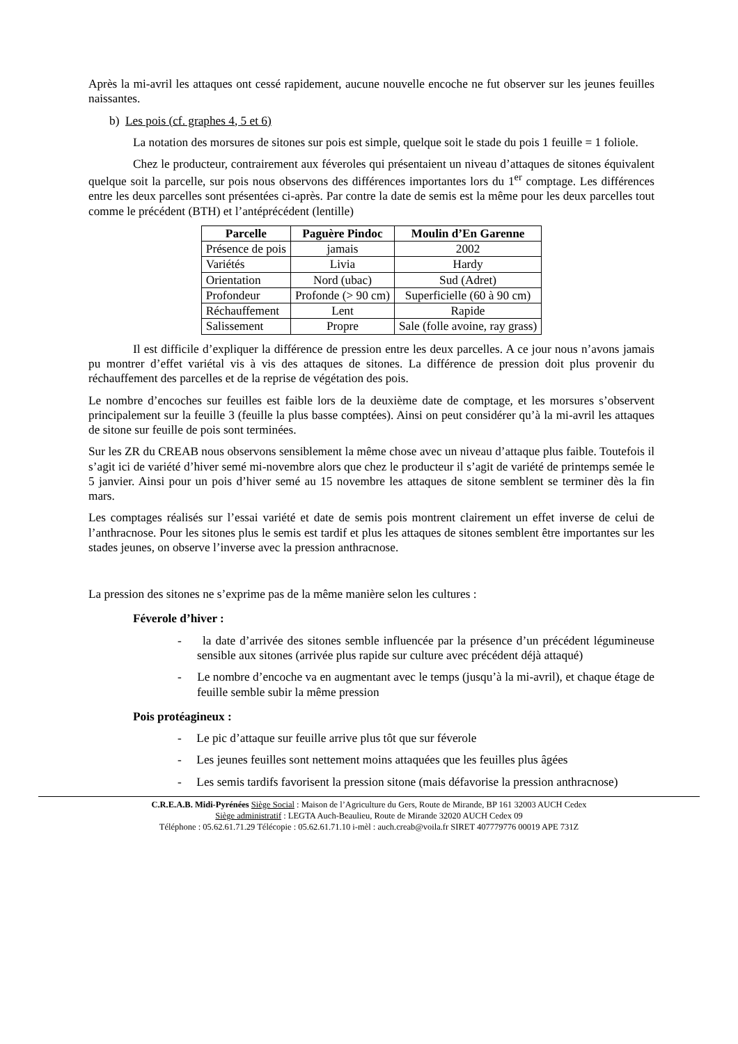Après la mi-avril les attaques ont cessé rapidement, aucune nouvelle encoche ne fut observer sur les jeunes feuilles naissantes.
b) Les pois (cf. graphes 4, 5 et 6)
La notation des morsures de sitones sur pois est simple, quelque soit le stade du pois 1 feuille = 1 foliole.
Chez le producteur, contrairement aux féveroles qui présentaient un niveau d’attaques de sitones équivalent quelque soit la parcelle, sur pois nous observons des différences importantes lors du 1<sup>er</sup> comptage. Les différences entre les deux parcelles sont présentées ci-après. Par contre la date de semis est la même pour les deux parcelles tout comme le précédent (BTH) et l’antéprécédent (lentille)
| Parcelle | Paguère Pindoc | Moulin d’En Garenne |
| --- | --- | --- |
| Présence de pois | jamais | 2002 |
| Variétés | Livia | Hardy |
| Orientation | Nord (ubac) | Sud (Adret) |
| Profondeur | Profonde (> 90 cm) | Superficielle (60 à 90 cm) |
| Réchauffement | Lent | Rapide |
| Salissement | Propre | Sale (folle avoine, ray grass) |
Il est difficile d’expliquer la différence de pression entre les deux parcelles. A ce jour nous n’avons jamais pu montrer d’effet variétal vis à vis des attaques de sitones. La différence de pression doit plus provenir du réchauffement des parcelles et de la reprise de végétation des pois.
Le nombre d’encoches sur feuilles est faible lors de la deuxième date de comptage, et les morsures s’observent principalement sur la feuille 3 (feuille la plus basse comptées). Ainsi on peut considérer qu’à la mi-avril les attaques de sitone sur feuille de pois sont terminées.
Sur les ZR du CREAB nous observons sensiblement la même chose avec un niveau d’attaque plus faible. Toutefois il s’agit ici de variété d’hiver semé mi-novembre alors que chez le producteur il s’agit de variété de printemps semée le 5 janvier. Ainsi pour un pois d’hiver semé au 15 novembre les attaques de sitone semblent se terminer dès la fin mars.
Les comptages réalisés sur l’essai variété et date de semis pois montrent clairement un effet inverse de celui de l’anthracnose. Pour les sitones plus le semis est tardif et plus les attaques de sitones semblent être importantes sur les stades jeunes, on observe l’inverse avec la pression anthracnose.
La pression des sitones ne s’exprime pas de la même manière selon les cultures :
Féverole d’hiver :
- la date d’arrivée des sitones semble influencée par la présence d’un précédent légumineuse sensible aux sitones (arrivée plus rapide sur culture avec précédent déjà attaqué)
- Le nombre d’encoche va en augmentant avec le temps (jusqu’à la mi-avril), et chaque étage de feuille semble subir la même pression
Pois protéagineux :
- Le pic d’attaque sur feuille arrive plus tôt que sur féverole
- Les jeunes feuilles sont nettement moins attaquées que les feuilles plus âgées
- Les semis tardifs favorisent la pression sitone (mais défavorise la pression anthracnose)
C.R.E.A.B. Midi-Pyrénées Siège Social : Maison de l’Agriculture du Gers, Route de Mirande, BP 161 32003 AUCH Cedex
Siège administratif : LEGTA Auch-Beaulieu, Route de Mirande 32020 AUCH Cedex 09
Téléphone : 05.62.61.71.29 Télécopie : 05.62.61.71.10 i-mèl : auch.creab@voila.fr SIRET 407779776 00019 APE 731Z